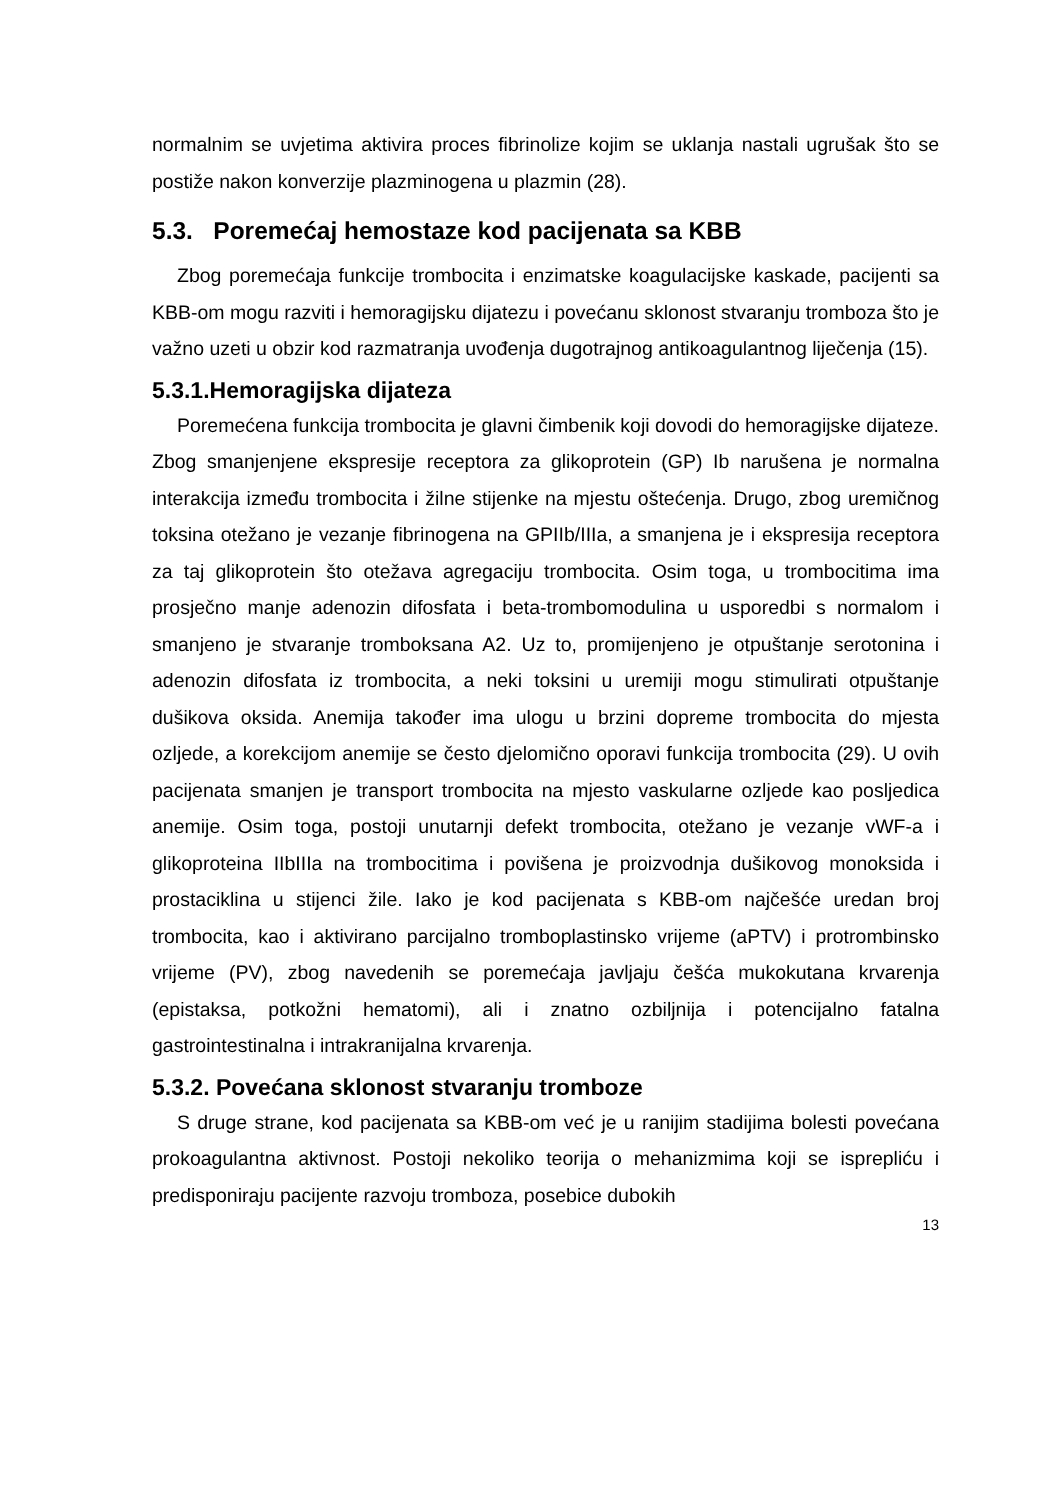normalnim se uvjetima aktivira proces fibrinolize kojim se uklanja nastali ugrušak što se postiže nakon konverzije plazminogena u plazmin (28).
5.3. Poremećaj hemostaze kod pacijenata sa KBB
Zbog poremećaja funkcije trombocita i enzimatske koagulacijske kaskade, pacijenti sa KBB-om mogu razviti i hemoragijsku dijatezu i povećanu sklonost stvaranju tromboza što je važno uzeti u obzir kod razmatranja uvođenja dugotrajnog antikoagulantnog liječenja (15).
5.3.1.Hemoragijska dijateza
Poremećena funkcija trombocita je glavni čimbenik koji dovodi do hemoragijske dijateze. Zbog smanjenjene ekspresije receptora za glikoprotein (GP) Ib narušena je normalna interakcija između trombocita i žilne stijenke na mjestu oštećenja. Drugo, zbog uremičnog toksina otežano je vezanje fibrinogena na GPIIb/IIIa, a smanjena je i ekspresija receptora za taj glikoprotein što otežava agregaciju trombocita. Osim toga, u trombocitima ima prosječno manje adenozin difosfata i beta-trombomodulina u usporedbi s normalom i smanjeno je stvaranje tromboksana A2. Uz to, promijenjeno je otpuštanje serotonina i adenozin difosfata iz trombocita, a neki toksini u uremiji mogu stimulirati otpuštanje dušikova oksida. Anemija također ima ulogu u brzini dopreme trombocita do mjesta ozljede, a korekcijom anemije se često djelomično oporavi funkcija trombocita (29). U ovih pacijenata smanjen je transport trombocita na mjesto vaskularne ozljede kao posljedica anemije. Osim toga, postoji unutarnji defekt trombocita, otežano je vezanje vWF-a i glikoproteina IIbIIIa na trombocitima i povišena je proizvodnja dušikovog monoksida i prostaciklina u stijenci žile. Iako je kod pacijenata s KBB-om najčešće uredan broj trombocita, kao i aktivirano parcijalno tromboplastinsko vrijeme (aPTV) i protrombinsko vrijeme (PV), zbog navedenih se poremećaja javljaju češća mukokutana krvarenja (epistaksa, potkožni hematomi), ali i znatno ozbiljnija i potencijalno fatalna gastrointestinalna i intrakranijalna krvarenja.
5.3.2. Povećana sklonost stvaranju tromboze
S druge strane, kod pacijenata sa KBB-om već je u ranijim stadijima bolesti povećana prokoagulantna aktivnost. Postoji nekoliko teorija o mehanizmima koji se isprepliću i predisponiraju pacijente razvoju tromboza, posebice dubokih
13